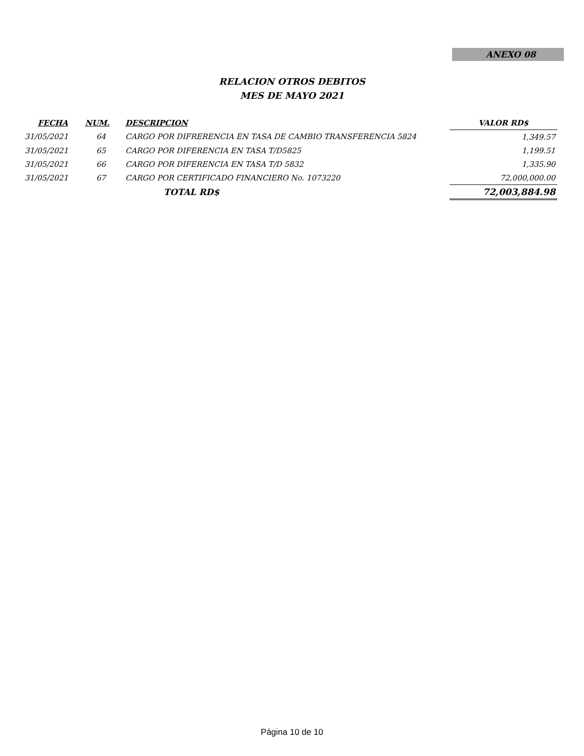ANEXO 08
RELACION OTROS DEBITOS
MES DE MAYO 2021
| FECHA | NUM. | DESCRIPCION | VALOR RD$ |
| --- | --- | --- | --- |
| 31/05/2021 | 64 | CARGO POR DIFRERENCIA EN TASA DE CAMBIO TRANSFERENCIA 5824 | 1,349.57 |
| 31/05/2021 | 65 | CARGO POR DIFERENCIA EN TASA T/D5825 | 1,199.51 |
| 31/05/2021 | 66 | CARGO POR DIFERENCIA EN TASA T/D 5832 | 1,335.90 |
| 31/05/2021 | 67 | CARGO POR CERTIFICADO FINANCIERO No. 1073220 | 72,000,000.00 |
| | | TOTAL RD$ | 72,003,884.98 |
Página 10 de 10